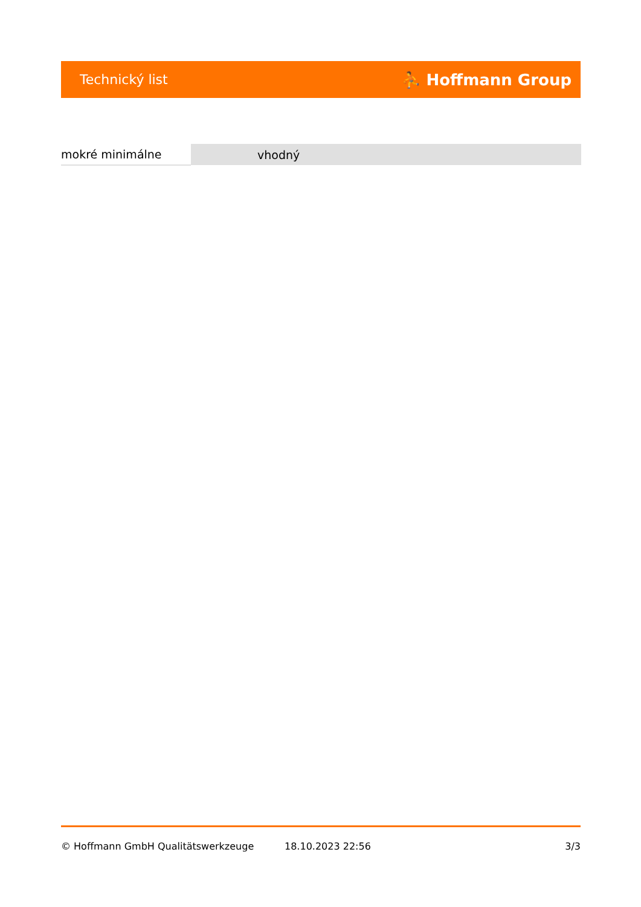Technický list ⛹ Hoffmann Group
| mokré minimálne | vhodný |
© Hoffmann GmbH Qualitätswerkzeuge 18.10.2023 22:56 3/3